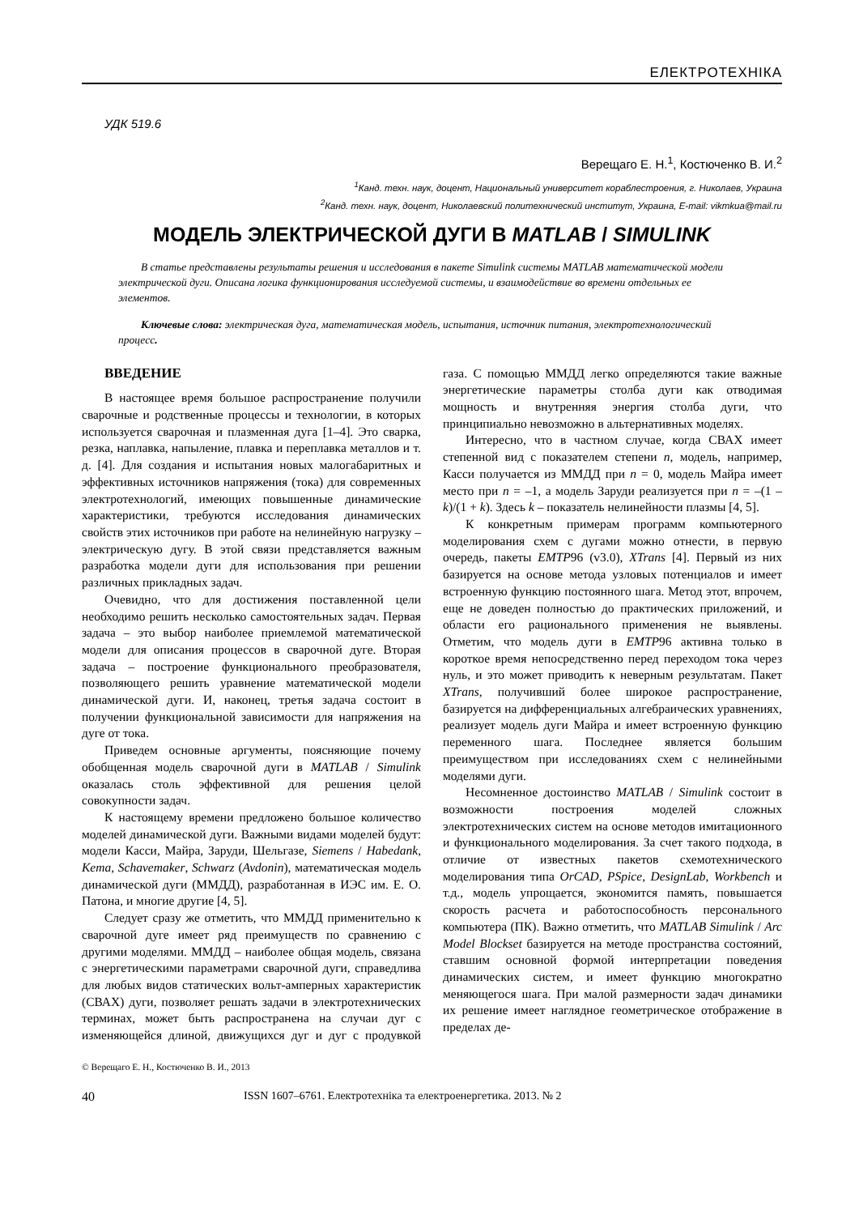ЕЛЕКТРОТЕХНІКА
УДК 519.6
Верещаго Е. Н.<sup>1</sup>, Костюченко В. И.<sup>2</sup>
<sup>1</sup> Канд. техн. наук, доцент, Национальный университет кораблестроения, г. Николаев, Украина
<sup>2</sup> Канд. техн. наук, доцент, Николаевский политехнический институт, Украина, E-mail: vikmkua@mail.ru
МОДЕЛЬ ЭЛЕКТРИЧЕСКОЙ ДУГИ В MATLAB / SIMULINK
В статье представлены результаты решения и исследования в пакете Simulink системы MATLAB математической модели электрической дуги. Описана логика функционирования исследуемой системы, и взаимодействие во времени отдельных ее элементов.
Ключевые слова: электрическая дуга, математическая модель, испытания, источник питания, электротехнологический процесс.
ВВЕДЕНИЕ
В настоящее время большое распространение получили сварочные и родственные процессы и технологии, в которых используется сварочная и плазменная дуга [1–4]. Это сварка, резка, наплавка, напыление, плавка и переплавка металлов и т. д. [4]. Для создания и испытания новых малогабаритных и эффективных источников напряжения (тока) для современных электротехнологий, имеющих повышенные динамические характеристики, требуются исследования динамических свойств этих источников при работе на нелинейную нагрузку – электрическую дугу. В этой связи представляется важным разработка модели дуги для использования при решении различных прикладных задач.
Очевидно, что для достижения поставленной цели необходимо решить несколько самостоятельных задач. Первая задача – это выбор наиболее приемлемой математической модели для описания процессов в сварочной дуге. Вторая задача – построение функционального преобразователя, позволяющего решить уравнение математической модели динамической дуги. И, наконец, третья задача состоит в получении функциональной зависимости для напряжения на дуге от тока.
Приведем основные аргументы, поясняющие почему обобщенная модель сварочной дуги в MATLAB / Simulink оказалась столь эффективной для решения целой совокупности задач.
К настоящему времени предложено большое количество моделей динамической дуги. Важными видами моделей будут: модели Касси, Майра, Заруди, Шельгазе, Siemens / Habedank, Kema, Schavemaker, Schwarz (Avdonin), математическая модель динамической дуги (ММДД), разработанная в ИЭС им. Е. О. Патона, и многие другие [4, 5].
Следует сразу же отметить, что ММДД применительно к сварочной дуге имеет ряд преимуществ по сравнению с другими моделями. ММДД – наиболее общая модель, связана с энергетическими параметрами сварочной дуги, справедлива для любых видов статических вольт-амперных характеристик (СВАХ) дуги, позволяет решать задачи в электротехнических терминах, может быть распространена на случаи дуг с изменяющейся длиной, движущихся дуг и дуг с продувкой газа. С помощью ММДД легко определяются такие важные энергетические параметры столба дуги как отводимая мощность и внутренняя энергия столба дуги, что принципиально невозможно в альтернативных моделях.
Интересно, что в частном случае, когда СВАХ имеет степенной вид с показателем степени n, модель, например, Касси получается из ММДД при n = 0, модель Майра имеет место при n = –1, а модель Заруди реализуется при n = –(1 – k)/(1 + k). Здесь k – показатель нелинейности плазмы [4, 5].
К конкретным примерам программ компьютерного моделирования схем с дугами можно отнести, в первую очередь, пакеты EMTP96 (v3.0), XTrans [4]. Первый из них базируется на основе метода узловых потенциалов и имеет встроенную функцию постоянного шага. Метод этот, впрочем, еще не доведен полностью до практических приложений, и области его рационального применения не выявлены. Отметим, что модель дуги в EMTP96 активна только в короткое время непосредственно перед переходом тока через нуль, и это может приводить к неверным результатам. Пакет XTrans, получивший более широкое распространение, базируется на дифференциальных алгебраических уравнениях, реализует модель дуги Майра и имеет встроенную функцию переменного шага. Последнее является большим преимуществом при исследованиях схем с нелинейными моделями дуги.
Несомненное достоинство MATLAB / Simulink состоит в возможности построения моделей сложных электротехнических систем на основе методов имитационного и функционального моделирования. За счет такого подхода, в отличие от известных пакетов схемотехнического моделирования типа OrCAD, PSpice, DesignLab, Workbench и т.д., модель упрощается, экономится память, повышается скорость расчета и работоспособность персонального компьютера (ПК). Важно отметить, что MATLAB Simulink / Arc Model Blockset базируется на методе пространства состояний, ставшим основной формой интерпретации поведения динамических систем, и имеет функцию многократно меняющегося шага. При малой размерности задач динамики их решение имеет наглядное геометрическое отображение в пределах де-
© Верещаго Е. Н., Костюченко В. И., 2013
40 ISSN 1607–6761. Електротехніка та електроенергетика. 2013. № 2